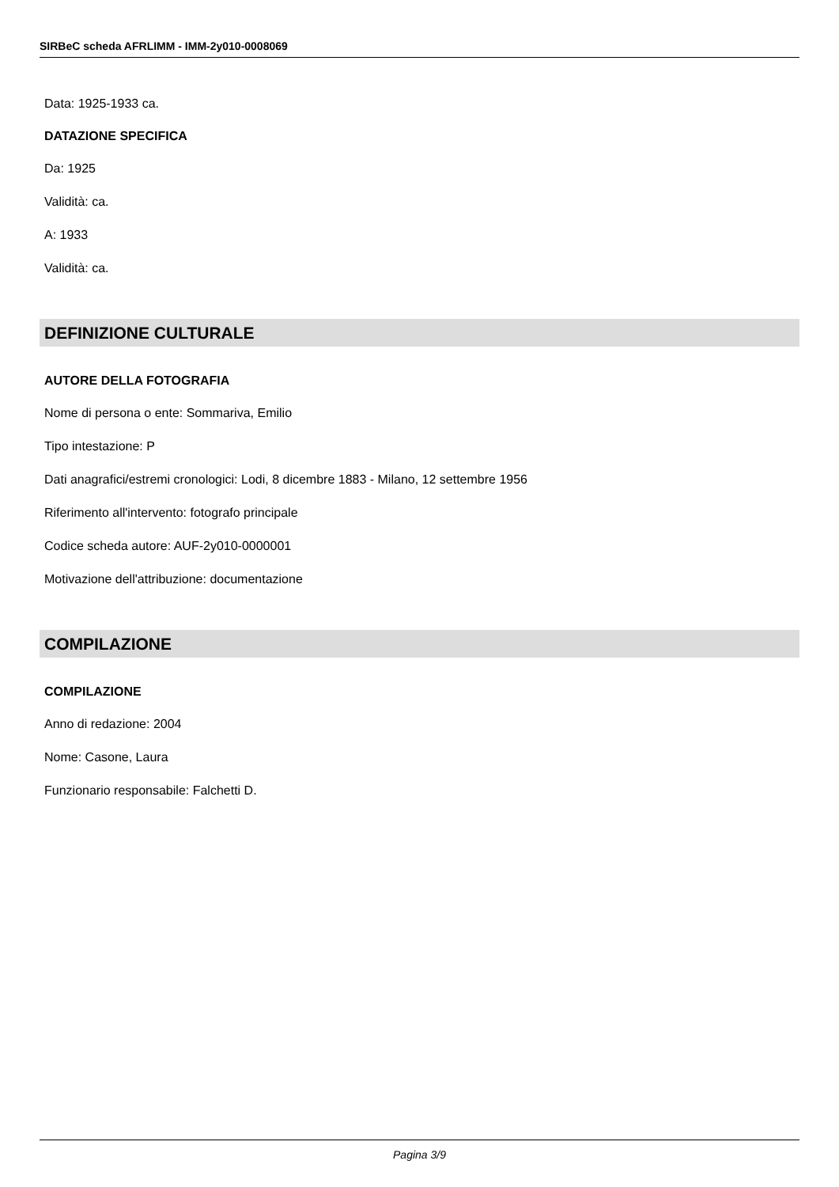SIRBeC scheda AFRLIMM - IMM-2y010-0008069
Data: 1925-1933 ca.
DATAZIONE SPECIFICA
Da: 1925
Validità: ca.
A: 1933
Validità: ca.
DEFINIZIONE CULTURALE
AUTORE DELLA FOTOGRAFIA
Nome di persona o ente: Sommariva, Emilio
Tipo intestazione: P
Dati anagrafici/estremi cronologici: Lodi, 8 dicembre 1883 - Milano, 12 settembre 1956
Riferimento all'intervento: fotografo principale
Codice scheda autore: AUF-2y010-0000001
Motivazione dell'attribuzione: documentazione
COMPILAZIONE
COMPILAZIONE
Anno di redazione: 2004
Nome: Casone, Laura
Funzionario responsabile: Falchetti D.
Pagina 3/9